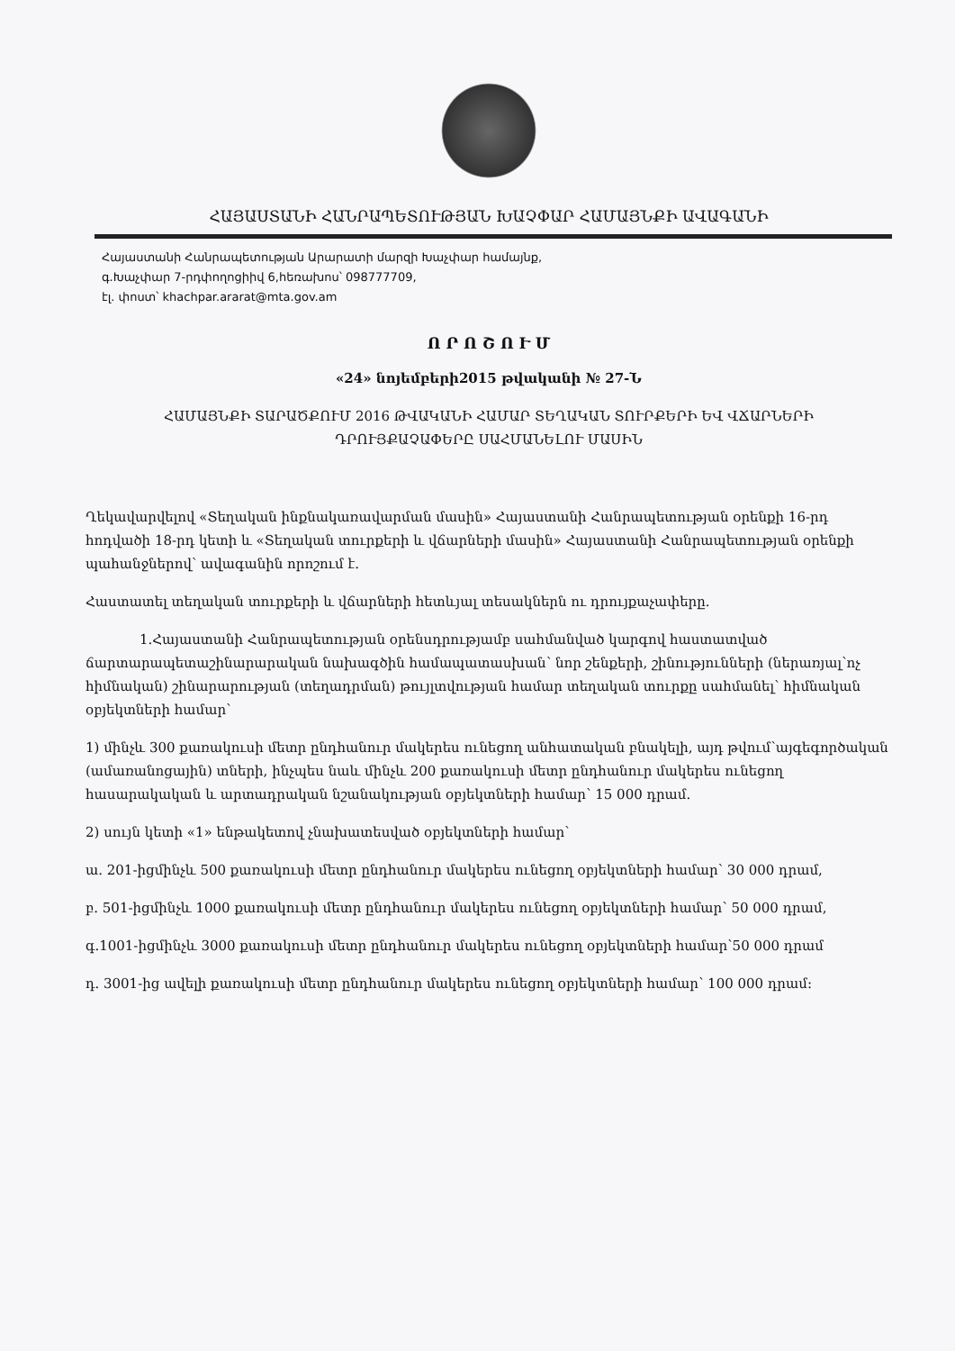ՀԱՅԱՍՏԱՆԻ ՀԱՆՐԱՊԵՏՈՒԹՅԱՆ ԽԱՉՓԱՐ ՀԱՄԱՅՆՔԻ ԱՎԱԳԱՆԻ
Հայաստանի Հանրապետության Արարատի մարզի Խաչփար համայնք,
գ.Խաչփար 7-րդփողոցիիվ 6,հեռախոս՝ 098777709,
էլ. փոստ՝ khachpar.ararat@mta.gov.am
Ո Ր Ո Շ Ո Ւ Մ
«24» նոյեմբերի2015 թվականի № 27-Ն
ՀԱՄԱՅՆՔԻ ՏԱՐԱԾՔՈՒՄ 2016 ԹՎԱԿԱՆԻ ՀԱՄԱՐ ՏԵՂԱԿԱՆ ՏՈՒՐՔԵՐԻ ԵՎ ՎՃԱՐՆԵՐԻ
ԴՐՈՒՅՔԱՉԱՓԵՐԸ ՍԱՀՄԱՆԵԼՈՒ ՄԱՍԻՆ
Ղեկավարվելով «Տեղական ինքնակառավարման մասին» Հայաստանի Հանրապետության օրենքի 16-րդ հոդվածի 18-րդ կետի և «Տեղական տուրքերի և վճարների մասին» Հայաստանի Հանրապետության օրենքի պահանջներով՝ ավագանին որոշում է.
Հաստատել տեղական տուրքերի և վճարների հետևյալ տեսակներն ու դրույքաչափերը.
1.Հայաստանի Հանրապետության օրենսդրությամբ սահմանված կարգով հաստատված ճարտարապետաշինարարական նախագծին համապատասխան՝ նոր շենքերի, շինությունների (ներառյալ՝ոչ հիմնական) շինարարության (տեղադրման) թույլտվության համար տեղական տուրքը սահմանել՝ հիմնական օբյեկտների համար՝
1) մինչև 300 քառակուսի մետր ընդհանուր մակերես ունեցող անհատական բնակելի, այդ թվում՝այգեգործական (ամառանոցային) տների, ինչպես նաև մինչև 200 քառակուսի մետր ընդհանուր մակերես ունեցող հասարակական և արտադրական նշանակության օբյեկտների համար՝ 15 000 դրամ.
2) սույն կետի «1» ենթակետով չնախատեսված օբյեկտների համար՝
ա. 201-իցմինչև 500 քառակուսի մետր ընդհանուր մակերես ունեցող օբյեկտների համար՝ 30 000 դրամ,
բ. 501-իցմինչև 1000 քառակուսի մետր ընդհանուր մակերես ունեցող օբյեկտների համար՝ 50 000 դրամ,
գ.1001-իցմինչև 3000 քառակուսի մետր ընդհանուր մակերես ունեցող օբյեկտների համար՝50 000 դրամ
դ. 3001-ից ավելի քառակուսի մետր ընդհանուր մակերես ունեցող օբյեկտների համար՝ 100 000 դրամ: